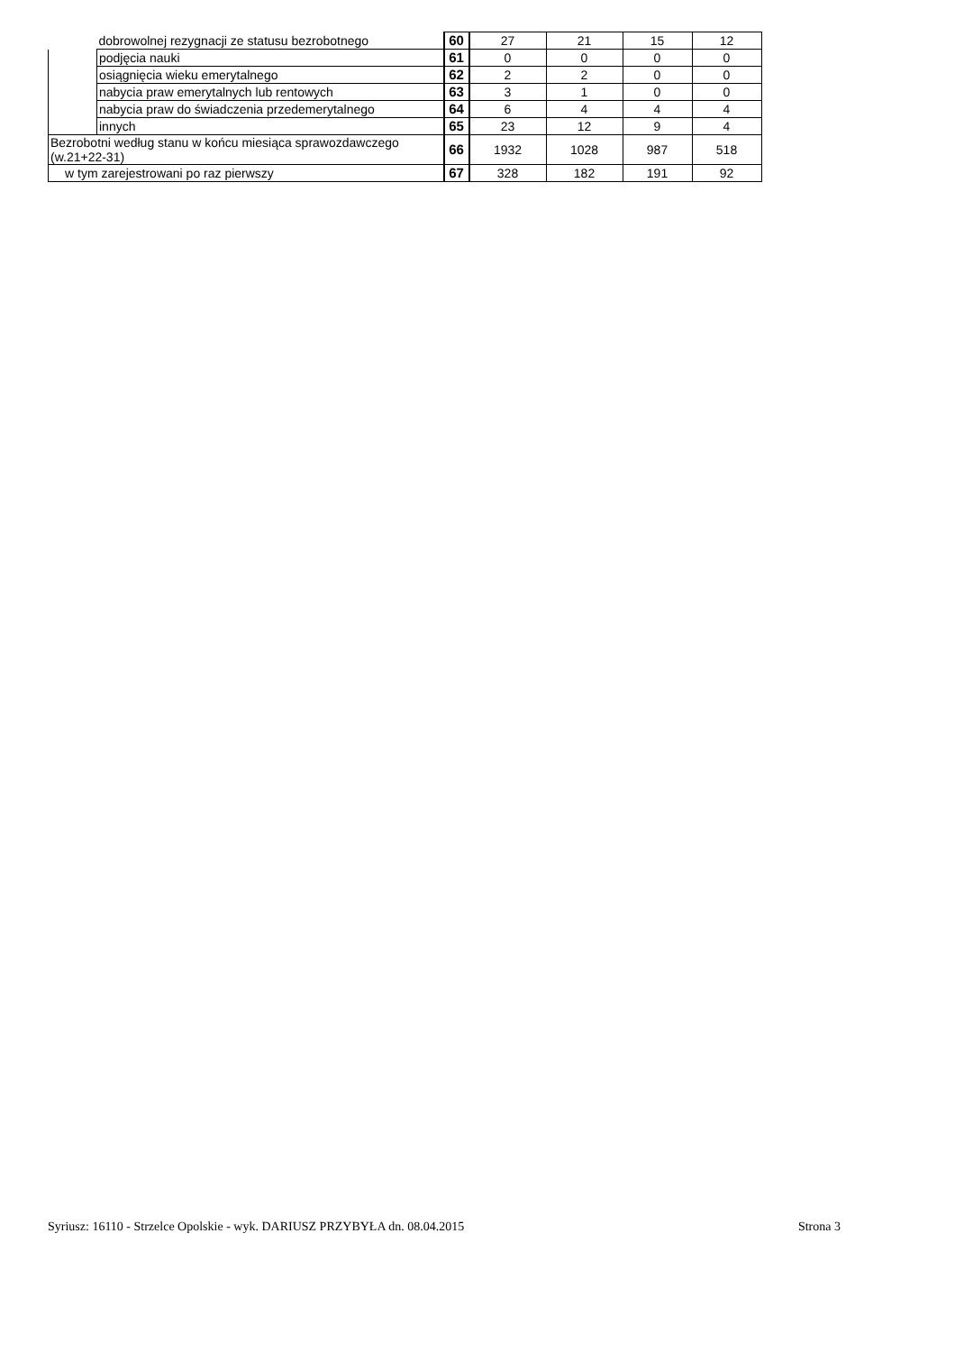| | dobrowolnej rezygnacji ze statusu bezrobotnego | 60 | 27 | 21 | 15 | 12 |
| | podjęcia nauki | 61 | 0 | 0 | 0 | 0 |
| | osiągnięcia wieku emerytalnego | 62 | 2 | 2 | 0 | 0 |
| | nabycia praw emerytalnych lub rentowych | 63 | 3 | 1 | 0 | 0 |
| | nabycia praw do świadczenia przedemerytalnego | 64 | 6 | 4 | 4 | 4 |
| | innych | 65 | 23 | 12 | 9 | 4 |
| Bezrobotni według stanu w końcu miesiąca sprawozdawczego (w.21+22-31) | | 66 | 1932 | 1028 | 987 | 518 |
| w tym zarejestrowani po raz pierwszy | | 67 | 328 | 182 | 191 | 92 |
Syriusz: 16110 - Strzelce Opolskie - wyk. DARIUSZ PRZYBYŁA dn. 08.04.2015 Strona 3